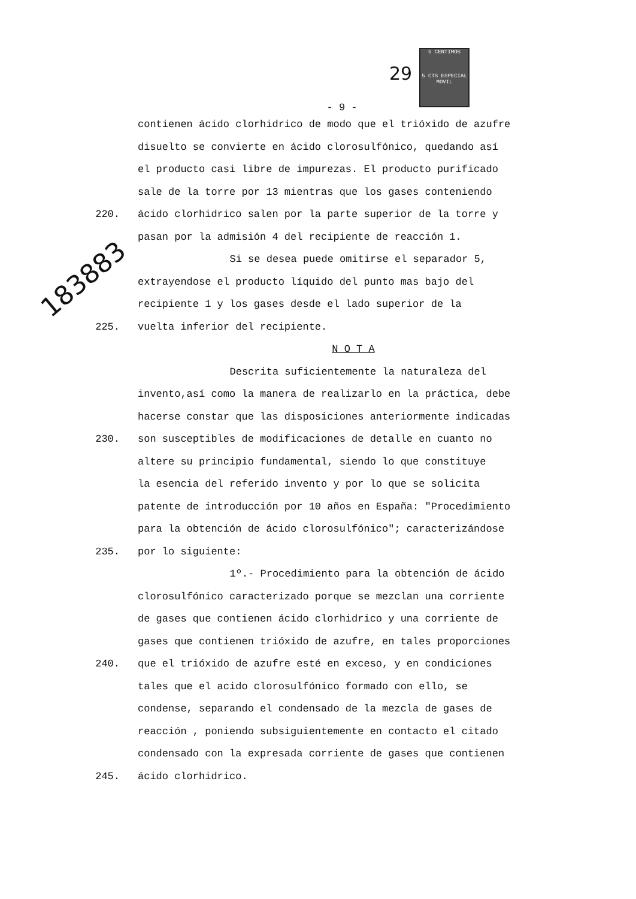29
5 CENTIMOS
5 CTS ESPECIAL MOVIL
- 9 -
183883
contienen ácido clorhidrico de modo que el trióxido de azufre
disuelto se convierte en ácido clorosulfónico, quedando así
el producto casi libre de impurezas. El producto purificado
sale de la torre por 13 mientras que los gases conteniendo
220. ácido clorhidrico salen por la parte superior de la torre y
pasan por la admisión 4 del recipiente de reacción 1.
Si se desea puede omitirse el separador 5,
extrayendose el producto líquido del punto mas bajo del
recipiente 1 y los gases desde el lado superior de la
225. vuelta inferior del recipiente.
N O T A
Descrita suficientemente la naturaleza del
invento,así como la manera de realizarlo en la práctica, debe
hacerse constar que las disposiciones anteriormente indicadas
230. son susceptibles de modificaciones de detalle en cuanto no
altere su principio fundamental, siendo lo que constituye
la esencia del referido invento y por lo que se solicita
patente de introducción por 10 años en España: "Procedimiento
para la obtención de ácido clorosulfónico"; caracterizándose
235. por lo siguiente:
1º.- Procedimiento para la obtención de ácido
clorosulfónico caracterizado porque se mezclan una corriente
de gases que contienen ácido clorhidrico y una corriente de
gases que contienen trióxido de azufre, en tales proporciones
240. que el trióxido de azufre esté en exceso, y en condiciones
tales que el acido clorosulfónico formado con ello, se
condense, separando el condensado de la mezcla de gases de
reacción , poniendo subsiguientemente en contacto el citado
condensado con la expresada corriente de gases que contienen
245. ácido clorhidrico.